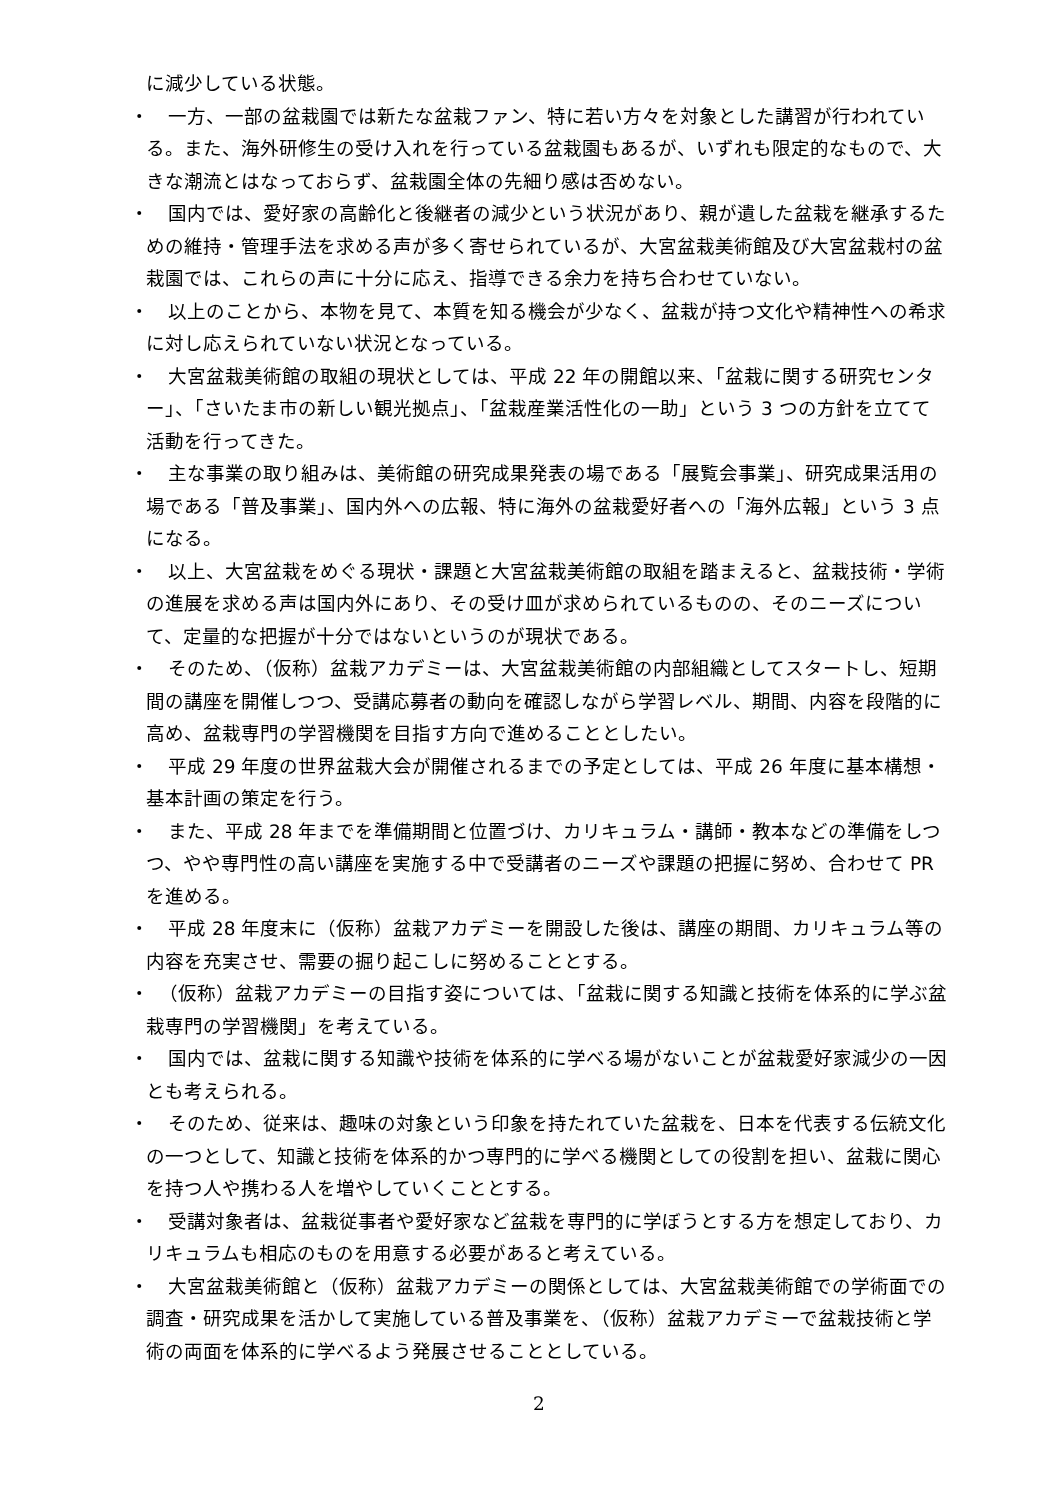に減少している状態。
・　一方、一部の盆栽園では新たな盆栽ファン、特に若い方々を対象とした講習が行われている。また、海外研修生の受け入れを行っている盆栽園もあるが、いずれも限定的なもので、大きな潮流とはなっておらず、盆栽園全体の先細り感は否めない。
・　国内では、愛好家の高齢化と後継者の減少という状況があり、親が遺した盆栽を継承するための維持・管理手法を求める声が多く寄せられているが、大宮盆栽美術館及び大宮盆栽村の盆栽園では、これらの声に十分に応え、指導できる余力を持ち合わせていない。
・　以上のことから、本物を見て、本質を知る機会が少なく、盆栽が持つ文化や精神性への希求に対し応えられていない状況となっている。
・　大宮盆栽美術館の取組の現状としては、平成 22 年の開館以来、「盆栽に関する研究センター」、「さいたま市の新しい観光拠点」、「盆栽産業活性化の一助」という 3 つの方針を立てて活動を行ってきた。
・　主な事業の取り組みは、美術館の研究成果発表の場である「展覧会事業」、研究成果活用の場である「普及事業」、国内外への広報、特に海外の盆栽愛好者への「海外広報」という 3 点になる。
・　以上、大宮盆栽をめぐる現状・課題と大宮盆栽美術館の取組を踏まえると、盆栽技術・学術の進展を求める声は国内外にあり、その受け皿が求められているものの、そのニーズについて、定量的な把握が十分ではないというのが現状である。
・　そのため、（仮称）盆栽アカデミーは、大宮盆栽美術館の内部組織としてスタートし、短期間の講座を開催しつつ、受講応募者の動向を確認しながら学習レベル、期間、内容を段階的に高め、盆栽専門の学習機関を目指す方向で進めることとしたい。
・　平成 29 年度の世界盆栽大会が開催されるまでの予定としては、平成 26 年度に基本構想・基本計画の策定を行う。
・　また、平成 28 年までを準備期間と位置づけ、カリキュラム・講師・教本などの準備をしつつ、やや専門性の高い講座を実施する中で受講者のニーズや課題の把握に努め、合わせて PR を進める。
・　平成 28 年度末に（仮称）盆栽アカデミーを開設した後は、講座の期間、カリキュラム等の内容を充実させ、需要の掘り起こしに努めることとする。
・　（仮称）盆栽アカデミーの目指す姿については、「盆栽に関する知識と技術を体系的に学ぶ盆栽専門の学習機関」を考えている。
・　国内では、盆栽に関する知識や技術を体系的に学べる場がないことが盆栽愛好家減少の一因とも考えられる。
・　そのため、従来は、趣味の対象という印象を持たれていた盆栽を、日本を代表する伝統文化の一つとして、知識と技術を体系的かつ専門的に学べる機関としての役割を担い、盆栽に関心を持つ人や携わる人を増やしていくこととする。
・　受講対象者は、盆栽従事者や愛好家など盆栽を専門的に学ぼうとする方を想定しており、カリキュラムも相応のものを用意する必要があると考えている。
・　大宮盆栽美術館と（仮称）盆栽アカデミーの関係としては、大宮盆栽美術館での学術面での調査・研究成果を活かして実施している普及事業を、（仮称）盆栽アカデミーで盆栽技術と学術の両面を体系的に学べるよう発展させることとしている。
2